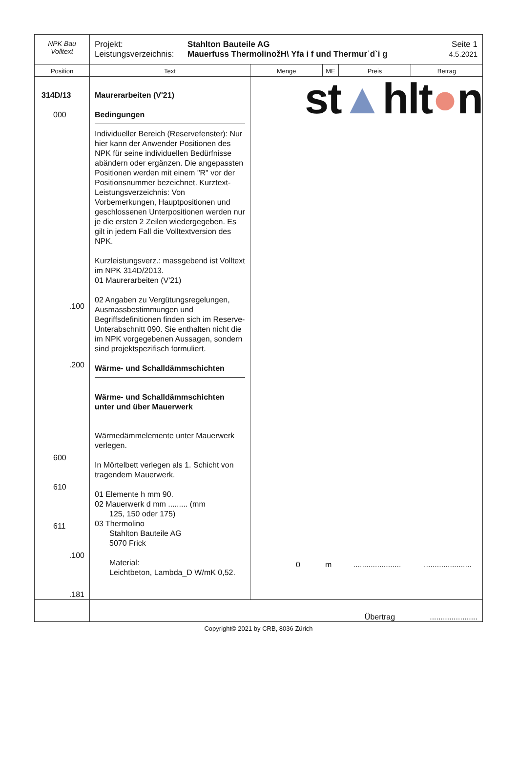| NPK Bau Volltext | Projekt: Leistungsverzeichnis: Stahlton Bauteile AG Mauerfuss ThermolinožH\ Yfa i f und Thermur˙d`i g Seite 1 4.5.2021 | | | | |
| Position | Text | Menge | ME | Preis | Betrag |
| 314D/13 000 .100 .200 600 610 611 .100 .181 | Maurerarbeiten (V'21) Bedingungen Individueller Bereich (Reservefenster): Nur hier kann der Anwender Positionen des NPK für seine individuellen Bedürfnisse abändern oder ergänzen. Die angepassten Positionen werden mit einem "R" vor der Positionsnummer bezeichnet. Kurztext-Leistungsverzeichnis: Von Vorbemerkungen, Hauptpositionen und geschlossenen Unterpositionen werden nur je die ersten 2 Zeilen wiedergegeben. Es gilt in jedem Fall die Volltextversion des NPK. Kurzleistungsverz.: massgebend ist Volltext im NPK 314D/2013. 01 Maurerarbeiten (V'21) 02 Angaben zu Vergütungsregelungen, Ausmassbestimmungen und Begriffsdefinitionen finden sich im Reserve-Unterabschnitt 090. Sie enthalten nicht die im NPK vorgegebenen Aussagen, sondern sind projektspezifisch formuliert. Wärme- und Schalldämmschichten Wärme- und Schalldämmschichten unter und über Mauerwerk Wärmedämmelemente unter Mauerwerk verlegen. In Mörtelbett verlegen als 1. Schicht von tragendem Mauerwerk. 01 Elemente h mm 90. 02 Mauerwerk d mm ......... (mm 125, 150 oder 175) 03 Thermolino Stahlton Bauteile AG 5070 Frick Material: Leichtbeton, Lambda_D W/mK 0,52. | st ▲ hlt ● n 0 m ...................... ...................... | | | |
| | Übertrag ...................... | | | | |
Copyright© 2021 by CRB, 8036 Zürich